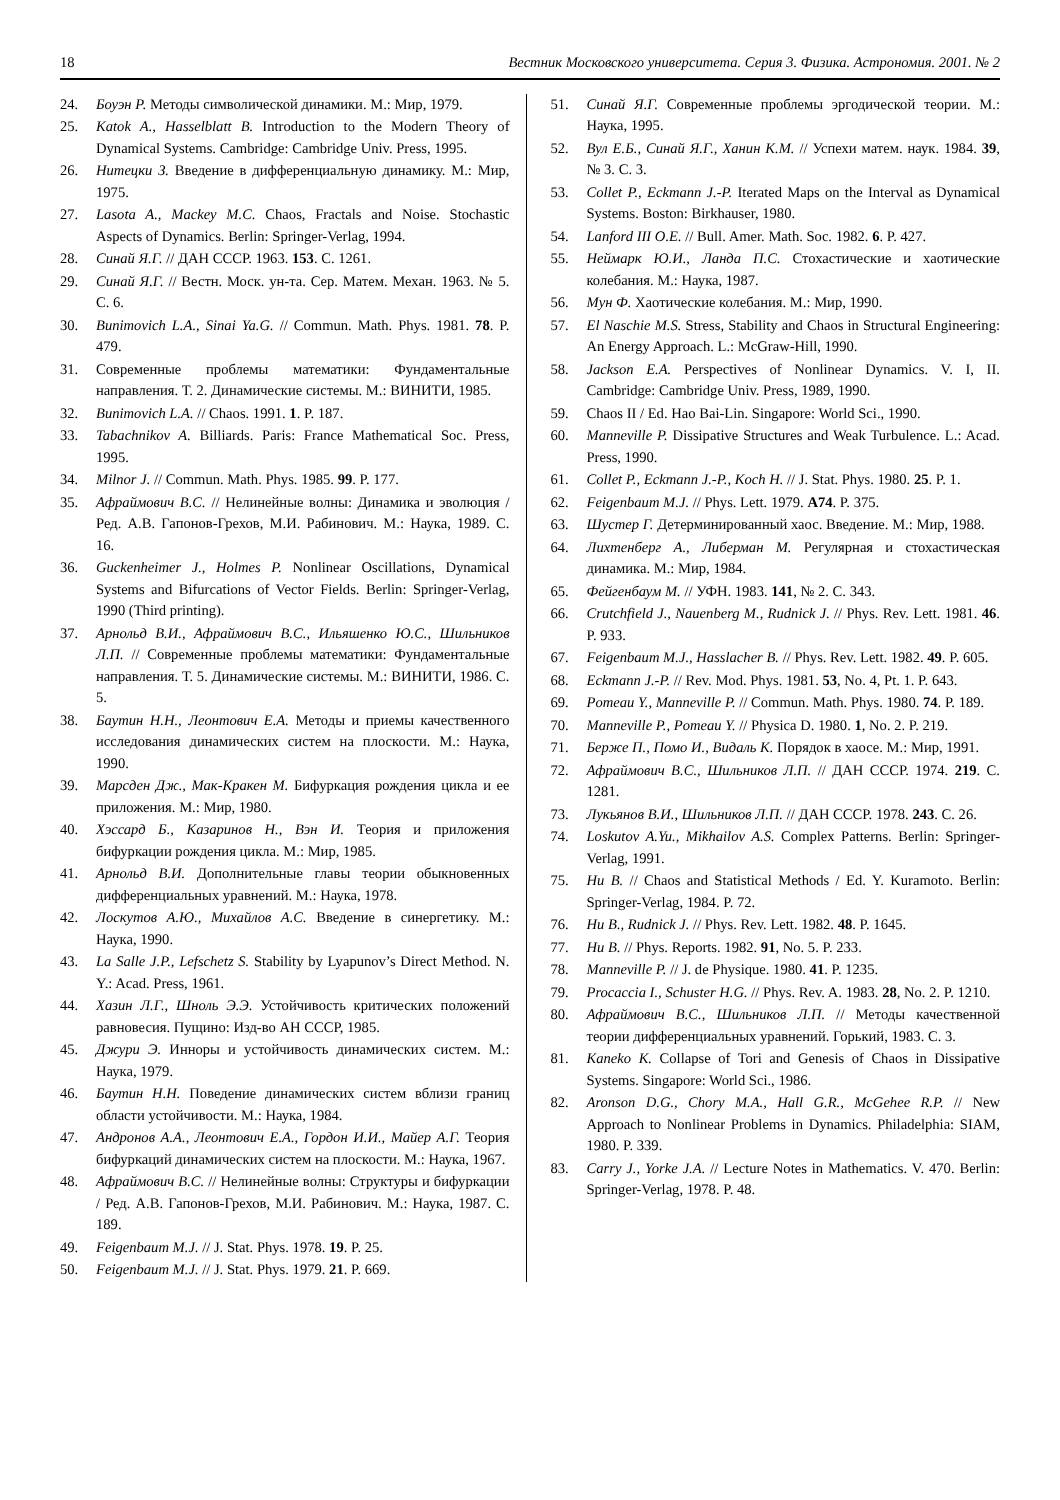18 Вестник Московского университета. Серия 3. Физика. Астрономия. 2001. № 2
24. Боуэн Р. Методы символической динамики. М.: Мир, 1979.
25. Katok A., Hasselblatt B. Introduction to the Modern Theory of Dynamical Systems. Cambridge: Cambridge Univ. Press, 1995.
26. Нитецки З. Введение в дифференциальную динамику. М.: Мир, 1975.
27. Lasota A., Mackey M.C. Chaos, Fractals and Noise. Stochastic Aspects of Dynamics. Berlin: Springer-Verlag, 1994.
28. Синай Я.Г. // ДАН СССР. 1963. 153. С. 1261.
29. Синай Я.Г. // Вестн. Моск. ун-та. Сер. Матем. Механ. 1963. № 5. С. 6.
30. Bunimovich L.A., Sinai Ya.G. // Commun. Math. Phys. 1981. 78. P. 479.
31. Современные проблемы математики: Фундаментальные направления. Т. 2. Динамические системы. М.: ВИНИТИ, 1985.
32. Bunimovich L.A. // Chaos. 1991. 1. P. 187.
33. Tabachnikov A. Billiards. Paris: France Mathematical Soc. Press, 1995.
34. Milnor J. // Commun. Math. Phys. 1985. 99. P. 177.
35. Афраймович В.С. // Нелинейные волны: Динамика и эволюция / Ред. А.В. Гапонов-Грехов, М.И. Рабинович. М.: Наука, 1989. С. 16.
36. Guckenheimer J., Holmes P. Nonlinear Oscillations, Dynamical Systems and Bifurcations of Vector Fields. Berlin: Springer-Verlag, 1990 (Third printing).
37. Арнольд В.И., Афраймович В.С., Ильяшенко Ю.С., Шильников Л.П. // Современные проблемы математики: Фундаментальные направления. Т. 5. Динамические системы. М.: ВИНИТИ, 1986. С. 5.
38. Баутин Н.Н., Леонтович Е.А. Методы и приемы качественного исследования динамических систем на плоскости. М.: Наука, 1990.
39. Марсден Дж., Мак-Кракен М. Бифуркация рождения цикла и ее приложения. М.: Мир, 1980.
40. Хэссард Б., Казаринов Н., Вэн И. Теория и приложения бифуркации рождения цикла. М.: Мир, 1985.
41. Арнольд В.И. Дополнительные главы теории обыкновенных дифференциальных уравнений. М.: Наука, 1978.
42. Лоскутов А.Ю., Михайлов А.С. Введение в синергетику. М.: Наука, 1990.
43. La Salle J.P., Lefschetz S. Stability by Lyapunov’s Direct Method. N. Y.: Acad. Press, 1961.
44. Хазин Л.Г., Шноль Э.Э. Устойчивость критических положений равновесия. Пущино: Изд-во АН СССР, 1985.
45. Джури Э. Инноры и устойчивость динамических систем. М.: Наука, 1979.
46. Баутин Н.Н. Поведение динамических систем вблизи границ области устойчивости. М.: Наука, 1984.
47. Андронов А.А., Леонтович Е.А., Гордон И.И., Майер А.Г. Теория бифуркаций динамических систем на плоскости. М.: Наука, 1967.
48. Афраймович В.С. // Нелинейные волны: Структуры и бифуркации / Ред. А.В. Гапонов-Грехов, М.И. Рабинович. М.: Наука, 1987. С. 189.
49. Feigenbaum M.J. // J. Stat. Phys. 1978. 19. P. 25.
50. Feigenbaum M.J. // J. Stat. Phys. 1979. 21. P. 669.
51. Синай Я.Г. Современные проблемы эргодической теории. М.: Наука, 1995.
52. Вул Е.Б., Синай Я.Г., Ханин К.М. // Успехи матем. наук. 1984. 39, № 3. С. 3.
53. Collet P., Eckmann J.-P. Iterated Maps on the Interval as Dynamical Systems. Boston: Birkhauser, 1980.
54. Lanford III O.E. // Bull. Amer. Math. Soc. 1982. 6. P. 427.
55. Неймарк Ю.И., Ланда П.С. Стохастические и хаотические колебания. М.: Наука, 1987.
56. Мун Ф. Хаотические колебания. М.: Мир, 1990.
57. El Naschie M.S. Stress, Stability and Chaos in Structural Engineering: An Energy Approach. L.: McGraw-Hill, 1990.
58. Jackson E.A. Perspectives of Nonlinear Dynamics. V. I, II. Cambridge: Cambridge Univ. Press, 1989, 1990.
59. Chaos II / Ed. Hao Bai-Lin. Singapore: World Sci., 1990.
60. Manneville P. Dissipative Structures and Weak Turbulence. L.: Acad. Press, 1990.
61. Collet P., Eckmann J.-P., Koch H. // J. Stat. Phys. 1980. 25. P. 1.
62. Feigenbaum M.J. // Phys. Lett. 1979. A74. P. 375.
63. Шустер Г. Детерминированный хаос. Введение. М.: Мир, 1988.
64. Лихтенберг А., Либерман М. Регулярная и стохастическая динамика. М.: Мир, 1984.
65. Фейгенбаум М. // УФН. 1983. 141, № 2. С. 343.
66. Crutchfield J., Nauenberg M., Rudnick J. // Phys. Rev. Lett. 1981. 46. P. 933.
67. Feigenbaum M.J., Hasslacher B. // Phys. Rev. Lett. 1982. 49. P. 605.
68. Eckmann J.-P. // Rev. Mod. Phys. 1981. 53, No. 4, Pt. 1. P. 643.
69. Pomeau Y., Manneville P. // Commun. Math. Phys. 1980. 74. P. 189.
70. Manneville P., Pomeau Y. // Physica D. 1980. 1, No. 2. P. 219.
71. Берже П., Помо И., Видаль К. Порядок в хаосе. М.: Мир, 1991.
72. Афраймович В.С., Шильников Л.П. // ДАН СССР. 1974. 219. С. 1281.
73. Лукьянов В.И., Шильников Л.П. // ДАН СССР. 1978. 243. С. 26.
74. Loskutov A.Yu., Mikhailov A.S. Complex Patterns. Berlin: Springer-Verlag, 1991.
75. Hu B. // Chaos and Statistical Methods / Ed. Y. Kuramoto. Berlin: Springer-Verlag, 1984. P. 72.
76. Hu B., Rudnick J. // Phys. Rev. Lett. 1982. 48. P. 1645.
77. Hu B. // Phys. Reports. 1982. 91, No. 5. P. 233.
78. Manneville P. // J. de Physique. 1980. 41. P. 1235.
79. Procaccia I., Schuster H.G. // Phys. Rev. A. 1983. 28, No. 2. P. 1210.
80. Афраймович В.С., Шильников Л.П. // Методы качественной теории дифференциальных уравнений. Горький, 1983. С. 3.
81. Kaneko K. Collapse of Tori and Genesis of Chaos in Dissipative Systems. Singapore: World Sci., 1986.
82. Aronson D.G., Chory M.A., Hall G.R., McGehee R.P. // New Approach to Nonlinear Problems in Dynamics. Philadelphia: SIAM, 1980. P. 339.
83. Carry J., Yorke J.A. // Lecture Notes in Mathematics. V. 470. Berlin: Springer-Verlag, 1978. P. 48.